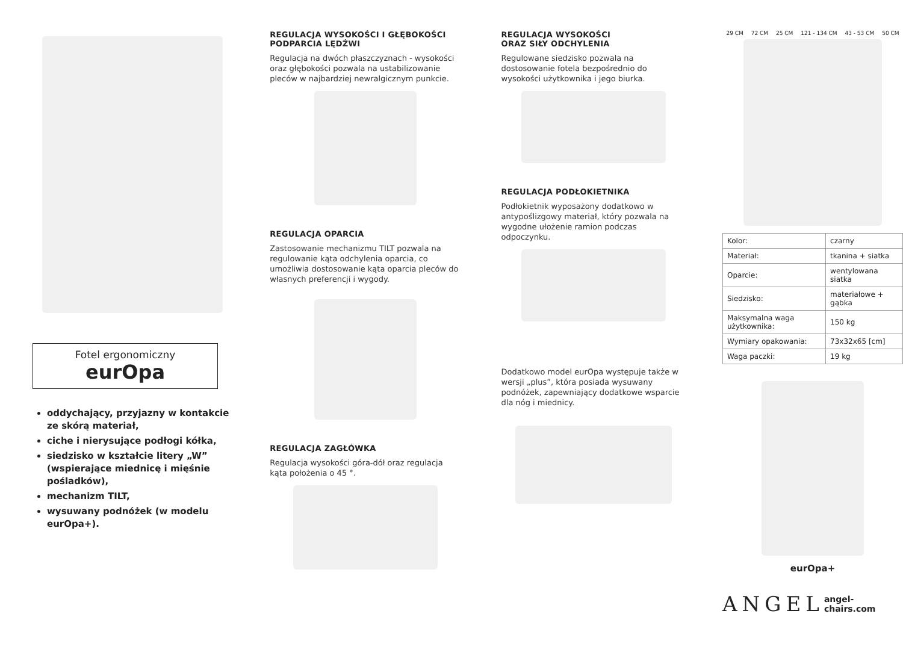Fotel ergonomiczny
eurOpa
oddychający, przyjazny w kontakcie ze skórą materiał,
ciche i nierysujące podłogi kółka,
siedzisko w kształcie litery „W” (wspierające miednicę i mięśnie pośladków),
mechanizm TILT,
wysuwany podnóżek (w modelu eurOpa+).
REGULACJA WYSOKOŚCI I GŁĘBOKOŚCI PODPARCIA LĘDŹWI
Regulacja na dwóch płaszczyznach - wysokości oraz głębokości pozwala na ustabilizowanie pleców w najbardziej newralgicznym punkcie.
REGULACJA OPARCIA
Zastosowanie mechanizmu TILT pozwala na regulowanie kąta odchylenia oparcia, co umożliwia dostosowanie kąta oparcia pleców do własnych preferencji i wygody.
REGULACJA ZAGŁÓWKA
Regulacja wysokości góra-dół oraz regulacja kąta położenia o 45 °.
REGULACJA WYSOKOŚCI
ORAZ SIŁY ODCHYLENIA
Regulowane siedzisko pozwala na dostosowanie fotela bezpośrednio do wysokości użytkownika i jego biurka.
REGULACJA PODŁOKIETNIKA
Podłokietnik wyposażony dodatkowo w antypoślizgowy materiał, który pozwala na wygodne ułożenie ramion podczas odpoczynku.
Dodatkowo model eurOpa występuje także w wersji „plus”, która posiada wysuwany podnóżek, zapewniający dodatkowe wsparcie dla nóg i miednicy.
29 CM 72 CM 25 CM 121 - 134 CM 43 - 53 CM 50 CM
| Kolor: | czarny |
| Materiał: | tkanina + siatka |
| Oparcie: | wentylowana siatka |
| Siedzisko: | materiałowe + gąbka |
| Maksymalna waga użytkownika: | 150 kg |
| Wymiary opakowania: | 73x32x65 [cm] |
| Waga paczki: | 19 kg |
eurOpa+
ANGEL angel-chairs.com